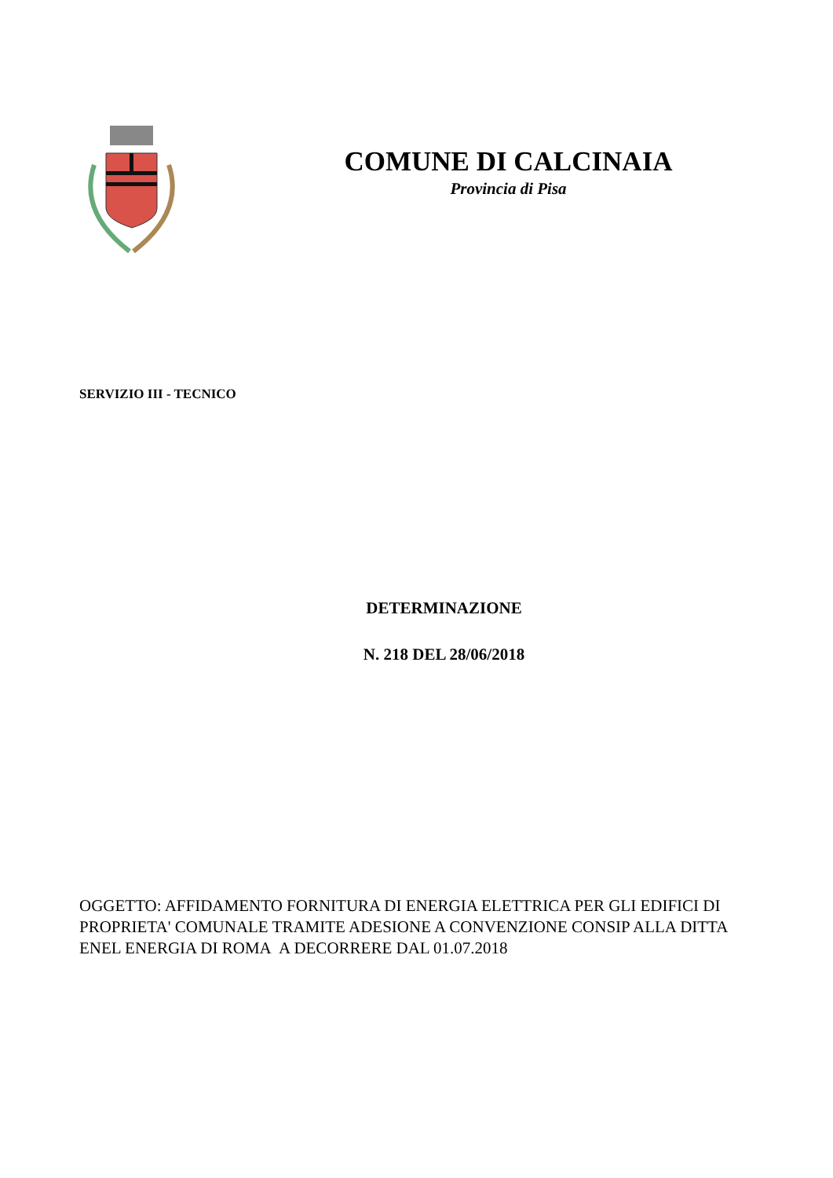COMUNE DI CALCINAIA
Provincia di Pisa
SERVIZIO III - TECNICO
DETERMINAZIONE
N. 218 DEL 28/06/2018
OGGETTO: AFFIDAMENTO FORNITURA DI ENERGIA ELETTRICA PER GLI EDIFICI DI PROPRIETA' COMUNALE TRAMITE ADESIONE A CONVENZIONE CONSIP ALLA DITTA ENEL ENERGIA DI ROMA A DECORRERE DAL 01.07.2018